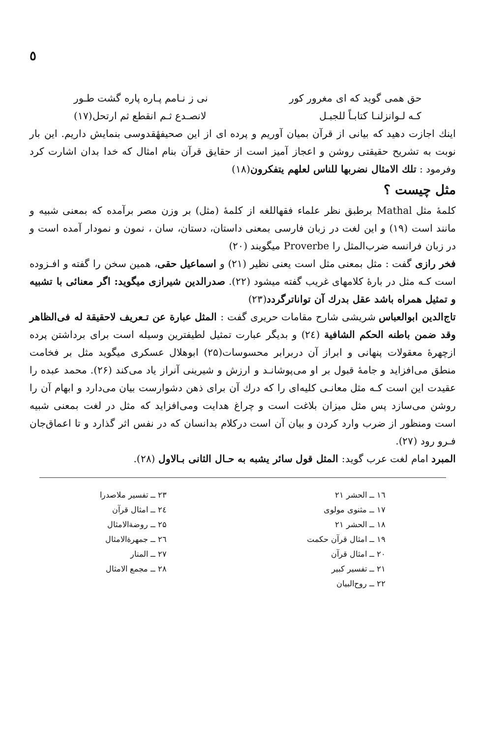٥
حق همی گوید که ای مغرور کور نی ز نـامم پـاره پاره گشت طـور
کـه لـوانزلنـا کتابـاً للجبـل لانصـدع ثـم انقطع ثم ارتحل(۱۷)
اینك اجازت دهید که بیانی از قرآن بمیان آوریم و پرده ای از این صحیفهٔقدوسی بنمایش داریم. این بار نوبت به تشریح حقیقتی روشن و اعجاز آمیز است از حقایق قرآن بنام امثال که خدا بدان اشارت کرد وفرمود : تلك الامثال نضربها للناس لعلهم یتفکرون(۱۸)
مثل چیست ؟
کلمهٔ مثل Mathal برطبق نظر علماء فقهاللغه از کلمهٔ (مثل) بر وزن مصر برآمده که بمعنی شبیه و مانند است (۱۹) و این لغت در زبان فارسی بمعنی داستان، دستان، سان ، نمون و نمودار آمده است و در زبان فرانسه ضرب‌المثل را Proverbe میگویند (۲۰)
فخر رازی گفت : مثل بمعنی مثل است یعنی نظیر (۲۱) و اسماعیل حقی، همین سخن را گفته و افـزوده است کـه مثل در بارهٔ کلامهای غریب گفته میشود (۲۲). صدرالدین شیرازی میگوید: اگر معنائی با تشبیه و تمثیل همراه باشد عقل بدرك آن تواناترگردد(۲۳)
تاج‌الدین ابوالعباس شریشی شارح مقامات حریری گفت : المثل عبارة عن تـعریف لاحقیقة له فی‌الظاهر وقد ضمن باطنه الحکم الشافیة (۲٤) و بدیگر عبارت تمثیل لطیفترین وسیله است برای برداشتن پرده ازچهرهٔ معقولات پنهانی و ابراز آن دربرابر محسوسات(۲۵) ابوهلال عسکری میگوید مثل بر فخامت منطق می‌افزاید و جامهٔ قبول بر او می‌پوشانـد و ارزش و شیرینی آنراز یاد می‌کند (۲۶). محمد عبده را عقیدت این است کـه مثل معانـی کلیه‌ای را که درك آن برای ذهن دشوارست بیان می‌دارد و ابهام آن را روشن می‌سازد پس مثل میزان بلاغت است و چراغ هدایت ومی‌افزاید که مثل در لغت بمعنی شبیه است ومنظور از ضرب وارد کردن و بیان آن است درکلام بدانسان که در نفس اثر گذارد و تا اعماق‌جان فـرو رود (۲۷).
المبرد امام لغت عرب گوید: المثل قول سائر یشبه به حـال الثانی بـالاول (۲۸).
۱٦ ــ الحشر ۲۱
۱۷ ــ مثنوی مولوی
۱۸ ــ الحشر ۲۱
۱۹ ــ امثال قرآن حکمت
۲۰ ــ امثال قرآن
۲۱ ــ تفسیر کبیر
۲۲ ــ روح‌البیان
۲۳ ــ تفسیر ملاصدرا
۲٤ ــ امثال قرآن
۲۵ ــ روضةالامثال
۲٦ ــ جمهرةالامثال
۲۷ ــ المنار
۲۸ ــ مجمع الامثال